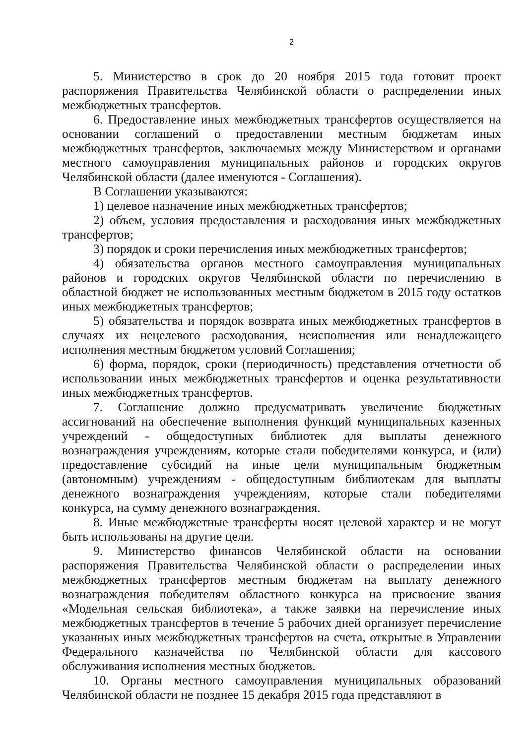2
5. Министерство в срок до 20 ноября 2015 года готовит проект распоряжения Правительства Челябинской области о распределении иных межбюджетных трансфертов.
6. Предоставление иных межбюджетных трансфертов осуществляется на основании соглашений о предоставлении местным бюджетам иных межбюджетных трансфертов, заключаемых между Министерством и органами местного самоуправления муниципальных районов и городских округов Челябинской области (далее именуются - Соглашения).
В Соглашении указываются:
1) целевое назначение иных межбюджетных трансфертов;
2) объем, условия предоставления и расходования иных межбюджетных трансфертов;
3) порядок и сроки перечисления иных межбюджетных трансфертов;
4) обязательства органов местного самоуправления муниципальных районов и городских округов Челябинской области по перечислению в областной бюджет не использованных местным бюджетом в 2015 году остатков иных межбюджетных трансфертов;
5) обязательства и порядок возврата иных межбюджетных трансфертов в случаях их нецелевого расходования, неисполнения или ненадлежащего исполнения местным бюджетом условий Соглашения;
6) форма, порядок, сроки (периодичность) представления отчетности об использовании иных межбюджетных трансфертов и оценка результативности иных межбюджетных трансфертов.
7. Соглашение должно предусматривать увеличение бюджетных ассигнований на обеспечение выполнения функций муниципальных казенных учреждений - общедоступных библиотек для выплаты денежного вознаграждения учреждениям, которые стали победителями конкурса, и (или) предоставление субсидий на иные цели муниципальным бюджетным (автономным) учреждениям - общедоступным библиотекам для выплаты денежного вознаграждения учреждениям, которые стали победителями конкурса, на сумму денежного вознаграждения.
8. Иные межбюджетные трансферты носят целевой характер и не могут быть использованы на другие цели.
9. Министерство финансов Челябинской области на основании распоряжения Правительства Челябинской области о распределении иных межбюджетных трансфертов местным бюджетам на выплату денежного вознаграждения победителям областного конкурса на присвоение звания «Модельная сельская библиотека», а также заявки на перечисление иных межбюджетных трансфертов в течение 5 рабочих дней организует перечисление указанных иных межбюджетных трансфертов на счета, открытые в Управлении Федерального казначейства по Челябинской области для кассового обслуживания исполнения местных бюджетов.
10. Органы местного самоуправления муниципальных образований Челябинской области не позднее 15 декабря 2015 года представляют в